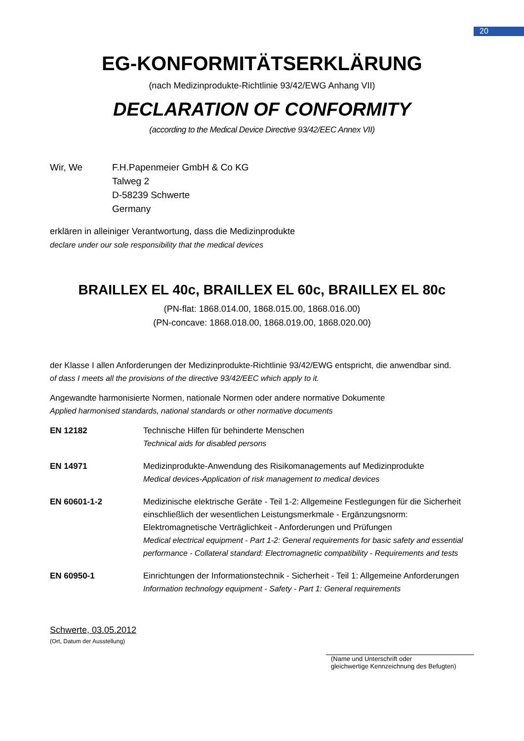20
EG-KONFORMITÄTSERKLÄRUNG
(nach Medizinprodukte-Richtlinie 93/42/EWG Anhang VII)
DECLARATION OF CONFORMITY
(according to the Medical Device Directive 93/42/EEC Annex VII)
Wir, We F.H.Papenmeier GmbH & Co KG
Talweg 2
D-58239 Schwerte
Germany
erklären in alleiniger Verantwortung, dass die Medizinprodukte
declare under our sole responsibility that the medical devices
BRAILLEX EL 40c, BRAILLEX EL 60c, BRAILLEX EL 80c
(PN-flat: 1868.014.00, 1868.015.00, 1868.016.00)
(PN-concave: 1868.018.00, 1868.019.00, 1868.020.00)
der Klasse I allen Anforderungen der Medizinprodukte-Richtlinie 93/42/EWG entspricht, die anwendbar sind.
of dass I meets all the provisions of the directive 93/42/EEC which apply to it.
Angewandte harmonisierte Normen, nationale Normen oder andere normative Dokumente
Applied harmonised standards, national standards or other normative documents
| EN 12182 | Technische Hilfen für behinderte Menschen Technical aids for disabled persons |
| EN 14971 | Medizinprodukte-Anwendung des Risikomanagements auf Medizinprodukte Medical devices-Application of risk management to medical devices |
| EN 60601-1-2 | Medizinische elektrische Geräte - Teil 1-2: Allgemeine Festlegungen für die Sicherheit einschließlich der wesentlichen Leistungsmerkmale - Ergänzungsnorm: Elektromagnetische Verträglichkeit - Anforderungen und Prüfungen Medical electrical equipment - Part 1-2: General requirements for basic safety and essential performance - Collateral standard: Electromagnetic compatibility - Requirements and tests |
| EN 60950-1 | Einrichtungen der Informationstechnik - Sicherheit - Teil 1: Allgemeine Anforderungen Information technology equipment - Safety - Part 1: General requirements |
Schwerte, 03.05.2012
(Ort, Datum der Ausstellung)
(Name und Unterschrift oder
gleichwertige Kennzeichnung des Befugten)